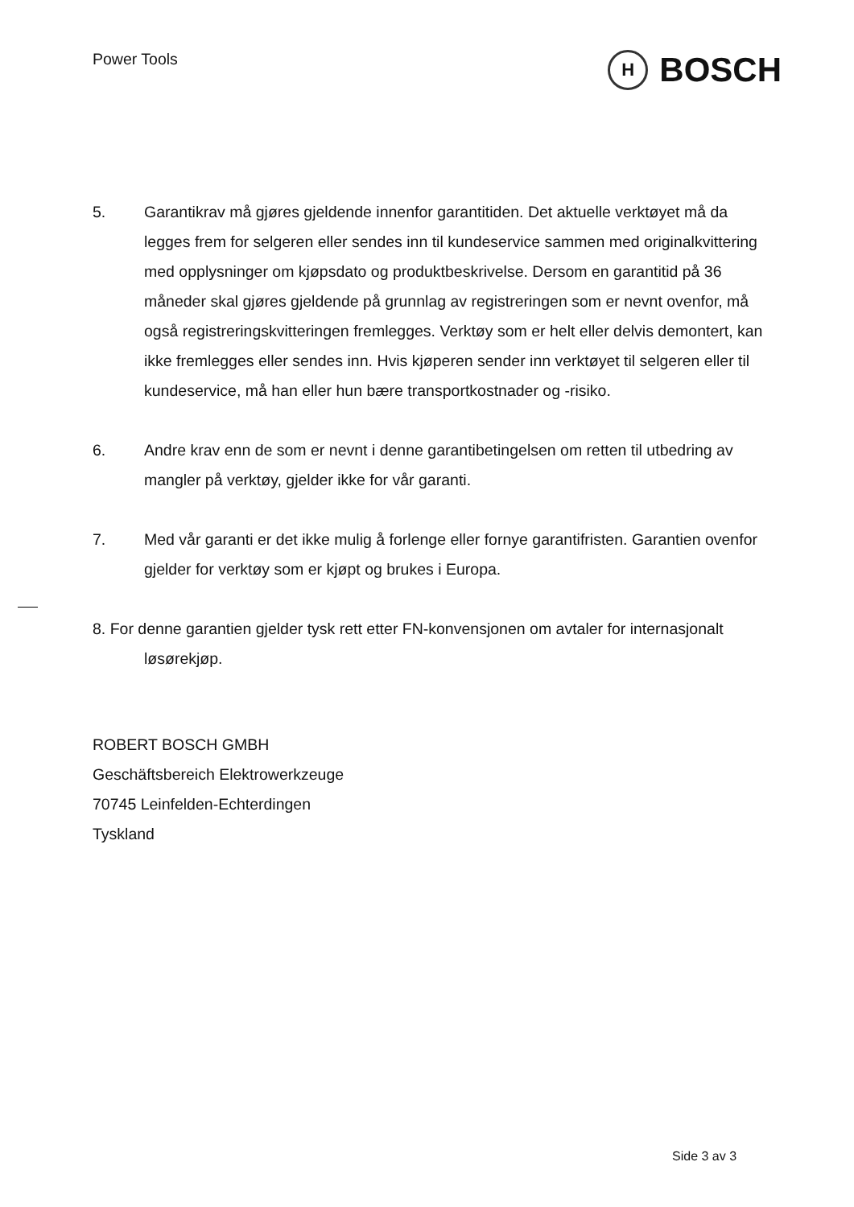Power Tools
H
BOSCH
5. Garantikrav må gjøres gjeldende innenfor garantitiden. Det aktuelle verktøyet må da legges frem for selgeren eller sendes inn til kundeservice sammen med originalkvittering med opplysninger om kjøpsdato og produktbeskrivelse. Dersom en garantitid på 36 måneder skal gjøres gjeldende på grunnlag av registreringen som er nevnt ovenfor, må også registreringskvitteringen fremlegges. Verktøy som er helt eller delvis demontert, kan ikke fremlegges eller sendes inn. Hvis kjøperen sender inn verktøyet til selgeren eller til kundeservice, må han eller hun bære transportkostnader og -risiko.
6. Andre krav enn de som er nevnt i denne garantibetingelsen om retten til utbedring av mangler på verktøy, gjelder ikke for vår garanti.
7. Med vår garanti er det ikke mulig å forlenge eller fornye garantifristen. Garantien ovenfor gjelder for verktøy som er kjøpt og brukes i Europa.
8. For denne garantien gjelder tysk rett etter FN-konvensjonen om avtaler for internasjonalt løsørekjøp.
ROBERT BOSCH GMBH
Geschäftsbereich Elektrowerkzeuge
70745 Leinfelden-Echterdingen
Tyskland
Side 3 av 3